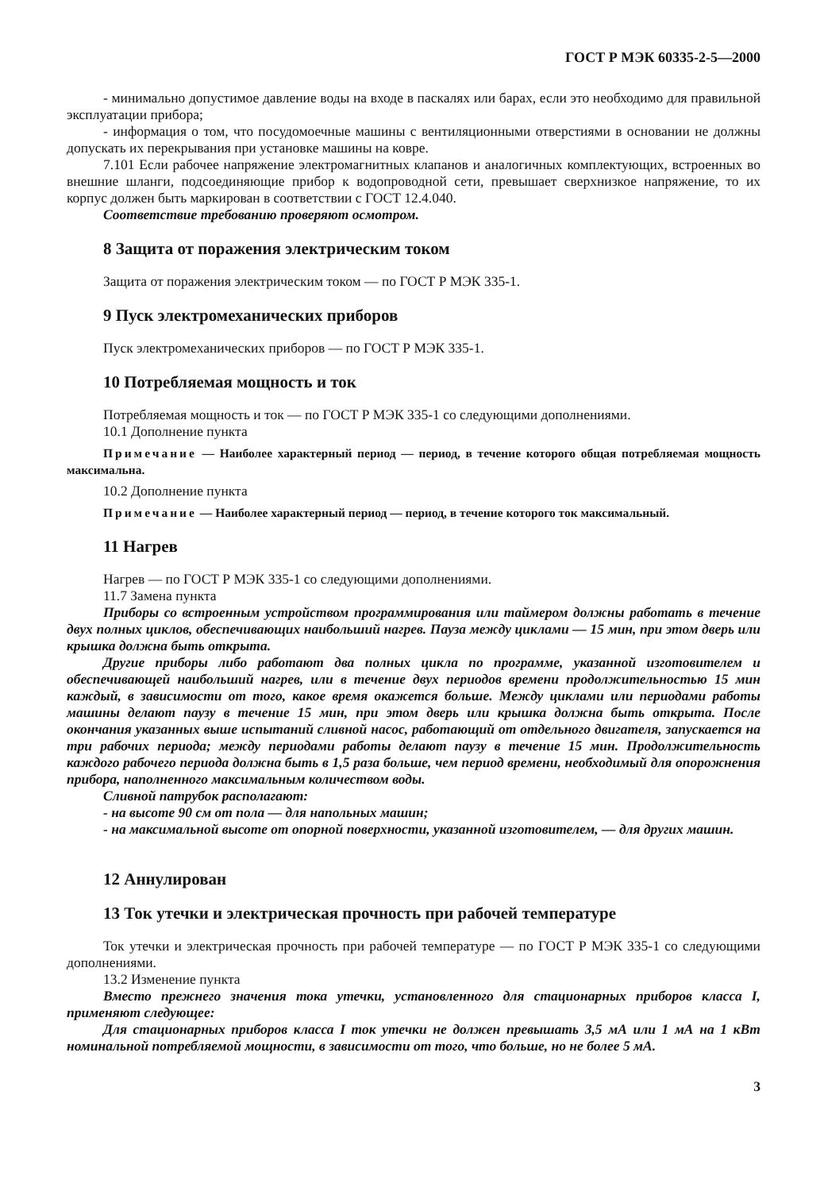ГОСТ Р МЭК 60335-2-5—2000
- минимально допустимое давление воды на входе в паскалях или барах, если это необходимо для правильной эксплуатации прибора;
- информация о том, что посудомоечные машины с вентиляционными отверстиями в основании не должны допускать их перекрывания при установке машины на ковре.
7.101 Если рабочее напряжение электромагнитных клапанов и аналогичных комплектующих, встроенных во внешние шланги, подсоединяющие прибор к водопроводной сети, превышает сверхнизкое напряжение, то их корпус должен быть маркирован в соответствии с ГОСТ 12.4.040.
Соответствие требованию проверяют осмотром.
8 Защита от поражения электрическим током
Защита от поражения электрическим током — по ГОСТ Р МЭК 335-1.
9 Пуск электромеханических приборов
Пуск электромеханических приборов — по ГОСТ Р МЭК 335-1.
10 Потребляемая мощность и ток
Потребляемая мощность и ток — по ГОСТ Р МЭК 335-1 со следующими дополнениями.
10.1 Дополнение пункта
Примечание — Наиболее характерный период — период, в течение которого общая потребляемая мощность максимальна.
10.2 Дополнение пункта
Примечание — Наиболее характерный период — период, в течение которого ток максимальный.
11 Нагрев
Нагрев — по ГОСТ Р МЭК 335-1 со следующими дополнениями.
11.7 Замена пункта
Приборы со встроенным устройством программирования или таймером должны работать в течение двух полных циклов, обеспечивающих наибольший нагрев. Пауза между циклами — 15 мин, при этом дверь или крышка должна быть открыта.
Другие приборы либо работают два полных цикла по программе, указанной изготовителем и обеспечивающей наибольший нагрев, или в течение двух периодов времени продолжительностью 15 мин каждый, в зависимости от того, какое время окажется больше. Между циклами или периодами работы машины делают паузу в течение 15 мин, при этом дверь или крышка должна быть открыта. После окончания указанных выше испытаний сливной насос, работающий от отдельного двигателя, запускается на три рабочих периода; между периодами работы делают паузу в течение 15 мин. Продолжительность каждого рабочего периода должна быть в 1,5 раза больше, чем период времени, необходимый для опорожнения прибора, наполненного максимальным количеством воды.
Сливной патрубок располагают:
- на высоте 90 см от пола — для напольных машин;
- на максимальной высоте от опорной поверхности, указанной изготовителем, — для других машин.
12 Аннулирован
13 Ток утечки и электрическая прочность при рабочей температуре
Ток утечки и электрическая прочность при рабочей температуре — по ГОСТ Р МЭК 335-1 со следующими дополнениями.
13.2 Изменение пункта
Вместо прежнего значения тока утечки, установленного для стационарных приборов класса I, применяют следующее:
Для стационарных приборов класса I ток утечки не должен превышать 3,5 мА или 1 мА на 1 кВт номинальной потребляемой мощности, в зависимости от того, что больше, но не более 5 мА.
3